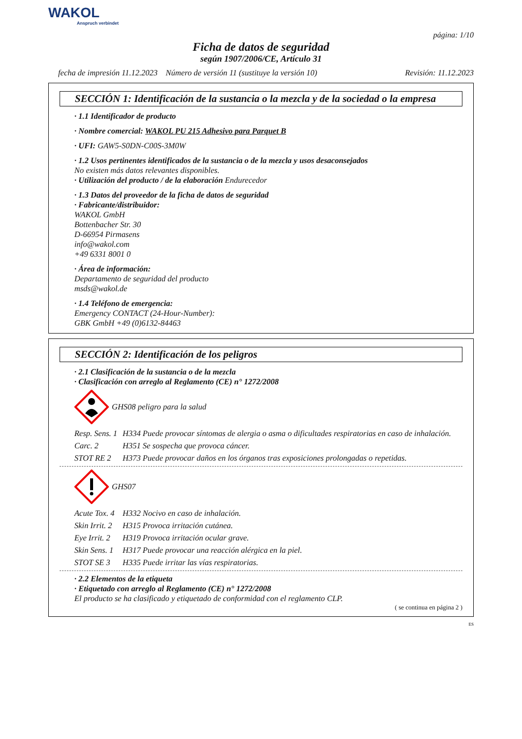WAKOL
Anspruch verbindet
página: 1/10
Ficha de datos de seguridad
según 1907/2006/CE, Artículo 31
fecha de impresión 11.12.2023 Número de versión 11 (sustituye la versión 10) Revisión: 11.12.2023
SECCIÓN 1: Identificación de la sustancia o la mezcla y de la sociedad o la empresa
· 1.1 Identificador de producto
· Nombre comercial: WAKOL PU 215 Adhesivo para Parquet B
· UFI: GAW5-S0DN-C00S-3M0W
· 1.2 Usos pertinentes identificados de la sustancia o de la mezcla y usos desaconsejados
No existen más datos relevantes disponibles.
· Utilización del producto / de la elaboración Endurecedor
· 1.3 Datos del proveedor de la ficha de datos de seguridad
· Fabricante/distribuidor:
WAKOL GmbH
Bottenbacher Str. 30
D-66954 Pirmasens
info@wakol.com
+49 6331 8001 0
· Área de información:
Departamento de seguridad del producto
msds@wakol.de
· 1.4 Teléfono de emergencia:
Emergency CONTACT (24-Hour-Number):
GBK GmbH +49 (0)6132-84463
SECCIÓN 2: Identificación de los peligros
· 2.1 Clasificación de la sustancia o de la mezcla
· Clasificación con arreglo al Reglamento (CE) n° 1272/2008
GHS08 peligro para la salud
Resp. Sens. 1 H334 Puede provocar síntomas de alergia o asma o dificultades respiratorias en caso de inhalación.
Carc. 2 H351 Se sospecha que provoca cáncer.
STOT RE 2 H373 Puede provocar daños en los órganos tras exposiciones prolongadas o repetidas.
GHS07
Acute Tox. 4 H332 Nocivo en caso de inhalación.
Skin Irrit. 2 H315 Provoca irritación cutánea.
Eye Irrit. 2 H319 Provoca irritación ocular grave.
Skin Sens. 1 H317 Puede provocar una reacción alérgica en la piel.
STOT SE 3 H335 Puede irritar las vías respiratorias.
· 2.2 Elementos de la etiqueta
· Etiquetado con arreglo al Reglamento (CE) n° 1272/2008
El producto se ha clasificado y etiquetado de conformidad con el reglamento CLP.
( se continua en página 2 )
ES